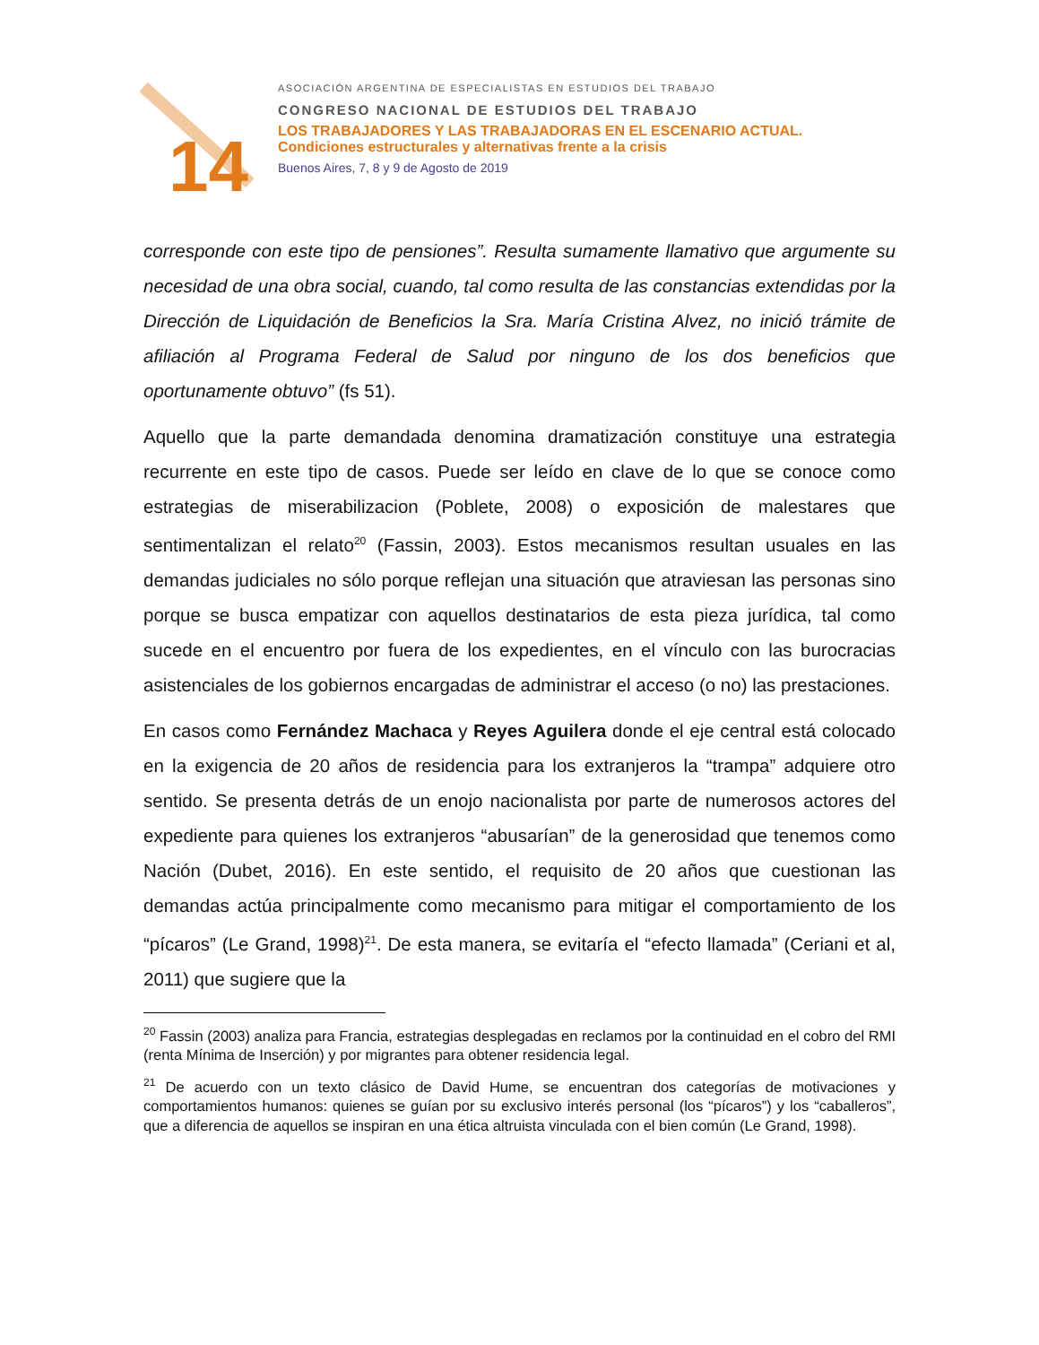14
ASOCIACIÓN ARGENTINA DE ESPECIALISTAS EN ESTUDIOS DEL TRABAJO
CONGRESO NACIONAL DE ESTUDIOS DEL TRABAJO
LOS TRABAJADORES Y LAS TRABAJADORAS EN EL ESCENARIO ACTUAL.
Condiciones estructurales y alternativas frente a la crisis
Buenos Aires, 7, 8 y 9 de Agosto de 2019
corresponde con este tipo de pensiones”. Resulta sumamente llamativo que argumente su necesidad de una obra social, cuando, tal como resulta de las constancias extendidas por la Dirección de Liquidación de Beneficios la Sra. María Cristina Alvez, no inició trámite de afiliación al Programa Federal de Salud por ninguno de los dos beneficios que oportunamente obtuvo” (fs 51).
Aquello que la parte demandada denomina dramatización constituye una estrategia recurrente en este tipo de casos. Puede ser leído en clave de lo que se conoce como estrategias de miserabilizacion (Poblete, 2008) o exposición de malestares que sentimentalizan el relato<sup>20</sup> (Fassin, 2003). Estos mecanismos resultan usuales en las demandas judiciales no sólo porque reflejan una situación que atraviesan las personas sino porque se busca empatizar con aquellos destinatarios de esta pieza jurídica, tal como sucede en el encuentro por fuera de los expedientes, en el vínculo con las burocracias asistenciales de los gobiernos encargadas de administrar el acceso (o no) las prestaciones.
En casos como Fernández Machaca y Reyes Aguilera donde el eje central está colocado en la exigencia de 20 años de residencia para los extranjeros la “trampa” adquiere otro sentido. Se presenta detrás de un enojo nacionalista por parte de numerosos actores del expediente para quienes los extranjeros “abusarían” de la generosidad que tenemos como Nación (Dubet, 2016). En este sentido, el requisito de 20 años que cuestionan las demandas actúa principalmente como mecanismo para mitigar el comportamiento de los “pícaros” (Le Grand, 1998)<sup>21</sup>. De esta manera, se evitaría el “efecto llamada” (Ceriani et al, 2011) que sugiere que la
<sup>20</sup> Fassin (2003) analiza para Francia, estrategias desplegadas en reclamos por la continuidad en el cobro del RMI (renta Mínima de Inserción) y por migrantes para obtener residencia legal.
<sup>21</sup> De acuerdo con un texto clásico de David Hume, se encuentran dos categorías de motivaciones y comportamientos humanos: quienes se guían por su exclusivo interés personal (los “pícaros”) y los “caballeros”, que a diferencia de aquellos se inspiran en una ética altruista vinculada con el bien común (Le Grand, 1998).